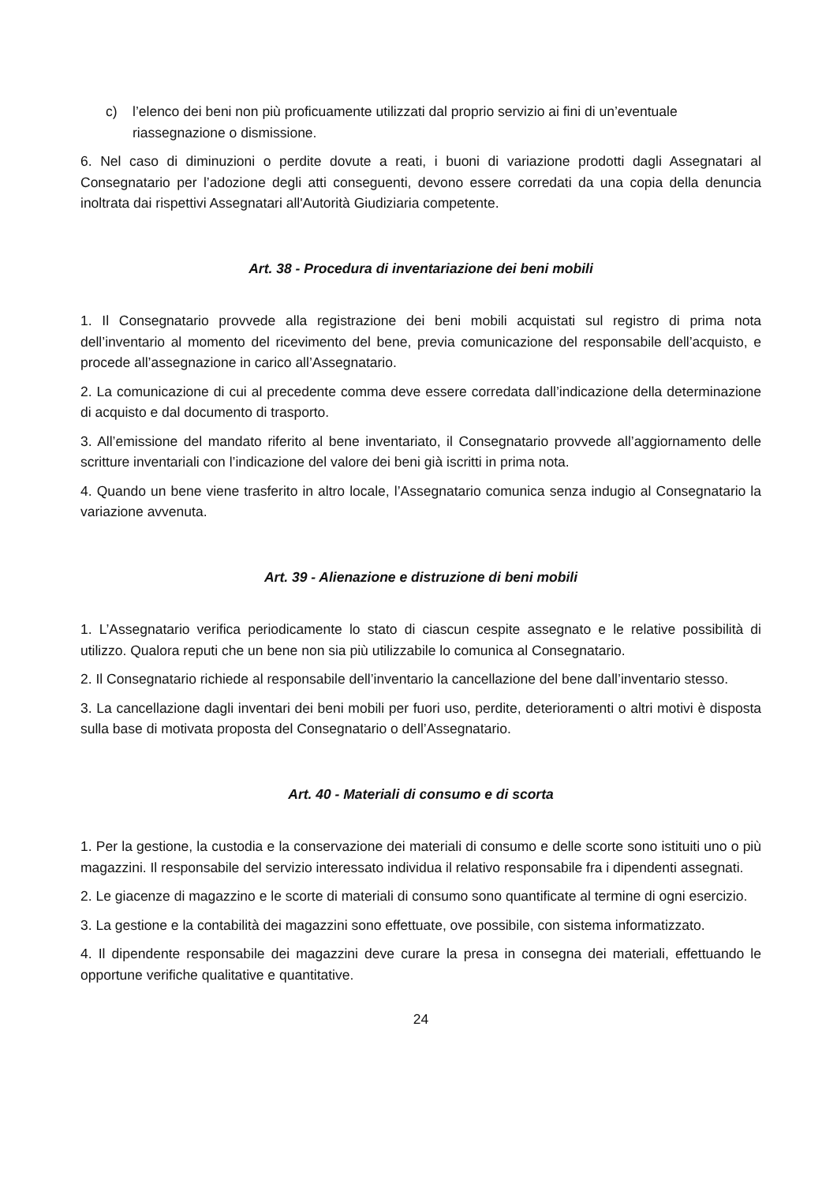c) l’elenco dei beni non più proficuamente utilizzati dal proprio servizio ai fini di un’eventuale riassegnazione o dismissione.
6. Nel caso di diminuzioni o perdite dovute a reati, i buoni di variazione prodotti dagli Assegnatari al Consegnatario per l’adozione degli atti conseguenti, devono essere corredati da una copia della denuncia inoltrata dai rispettivi Assegnatari all'Autorità Giudiziaria competente.
Art. 38 - Procedura di inventariazione dei beni mobili
1. Il Consegnatario provvede alla registrazione dei beni mobili acquistati sul registro di prima nota dell’inventario al momento del ricevimento del bene, previa comunicazione del responsabile dell’acquisto, e procede all’assegnazione in carico all’Assegnatario.
2. La comunicazione di cui al precedente comma deve essere corredata dall’indicazione della determinazione di acquisto e dal documento di trasporto.
3. All’emissione del mandato riferito al bene inventariato, il Consegnatario provvede all’aggiornamento delle scritture inventariali con l’indicazione del valore dei beni già iscritti in prima nota.
4. Quando un bene viene trasferito in altro locale, l’Assegnatario comunica senza indugio al Consegnatario la variazione avvenuta.
Art. 39 - Alienazione e distruzione di beni mobili
1. L’Assegnatario verifica periodicamente lo stato di ciascun cespite assegnato e le relative possibilità di utilizzo. Qualora reputi che un bene non sia più utilizzabile lo comunica al Consegnatario.
2. Il Consegnatario richiede al responsabile dell’inventario la cancellazione del bene dall’inventario stesso.
3. La cancellazione dagli inventari dei beni mobili per fuori uso, perdite, deterioramenti o altri motivi è disposta sulla base di motivata proposta del Consegnatario o dell’Assegnatario.
Art. 40 - Materiali di consumo e di scorta
1. Per la gestione, la custodia e la conservazione dei materiali di consumo e delle scorte sono istituiti uno o più magazzini. Il responsabile del servizio interessato individua il relativo responsabile fra i dipendenti assegnati.
2. Le giacenze di magazzino e le scorte di materiali di consumo sono quantificate al termine di ogni esercizio.
3. La gestione e la contabilità dei magazzini sono effettuate, ove possibile, con sistema informatizzato.
4. Il dipendente responsabile dei magazzini deve curare la presa in consegna dei materiali, effettuando le opportune verifiche qualitative e quantitative.
24